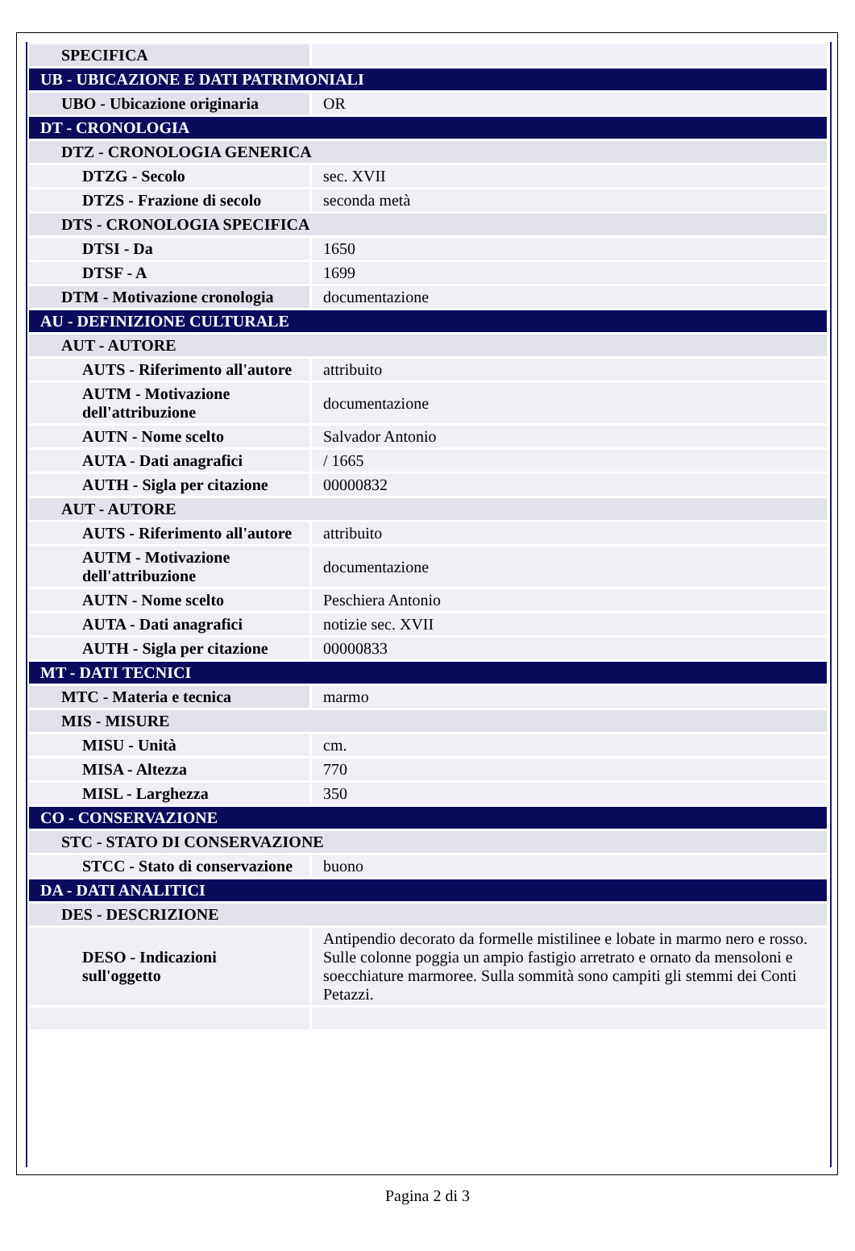| SPECIFICA | |
| UB - UBICAZIONE E DATI PATRIMONIALI | |
| UBO - Ubicazione originaria | OR |
| DT - CRONOLOGIA | |
| DTZ - CRONOLOGIA GENERICA | |
| DTZG - Secolo | sec. XVII |
| DTZS - Frazione di secolo | seconda metà |
| DTS - CRONOLOGIA SPECIFICA | |
| DTSI - Da | 1650 |
| DTSF - A | 1699 |
| DTM - Motivazione cronologia | documentazione |
| AU - DEFINIZIONE CULTURALE | |
| AUT - AUTORE | |
| AUTS - Riferimento all'autore | attribuito |
| AUTM - Motivazione dell'attribuzione | documentazione |
| AUTN - Nome scelto | Salvador Antonio |
| AUTA - Dati anagrafici | / 1665 |
| AUTH - Sigla per citazione | 00000832 |
| AUT - AUTORE | |
| AUTS - Riferimento all'autore | attribuito |
| AUTM - Motivazione dell'attribuzione | documentazione |
| AUTN - Nome scelto | Peschiera Antonio |
| AUTA - Dati anagrafici | notizie sec. XVII |
| AUTH - Sigla per citazione | 00000833 |
| MT - DATI TECNICI | |
| MTC - Materia e tecnica | marmo |
| MIS - MISURE | |
| MISU - Unità | cm. |
| MISA - Altezza | 770 |
| MISL - Larghezza | 350 |
| CO - CONSERVAZIONE | |
| STC - STATO DI CONSERVAZIONE | |
| STCC - Stato di conservazione | buono |
| DA - DATI ANALITICI | |
| DES - DESCRIZIONE | |
| DESO - Indicazioni sull'oggetto | Antipendio decorato da formelle mistilinee e lobate in marmo nero e rosso. Sulle colonne poggia un ampio fastigio arretrato e ornato da mensoloni e soecchiature marmoree. Sulla sommità sono campiti gli stemmi dei Conti Petazzi. |
Pagina 2 di 3